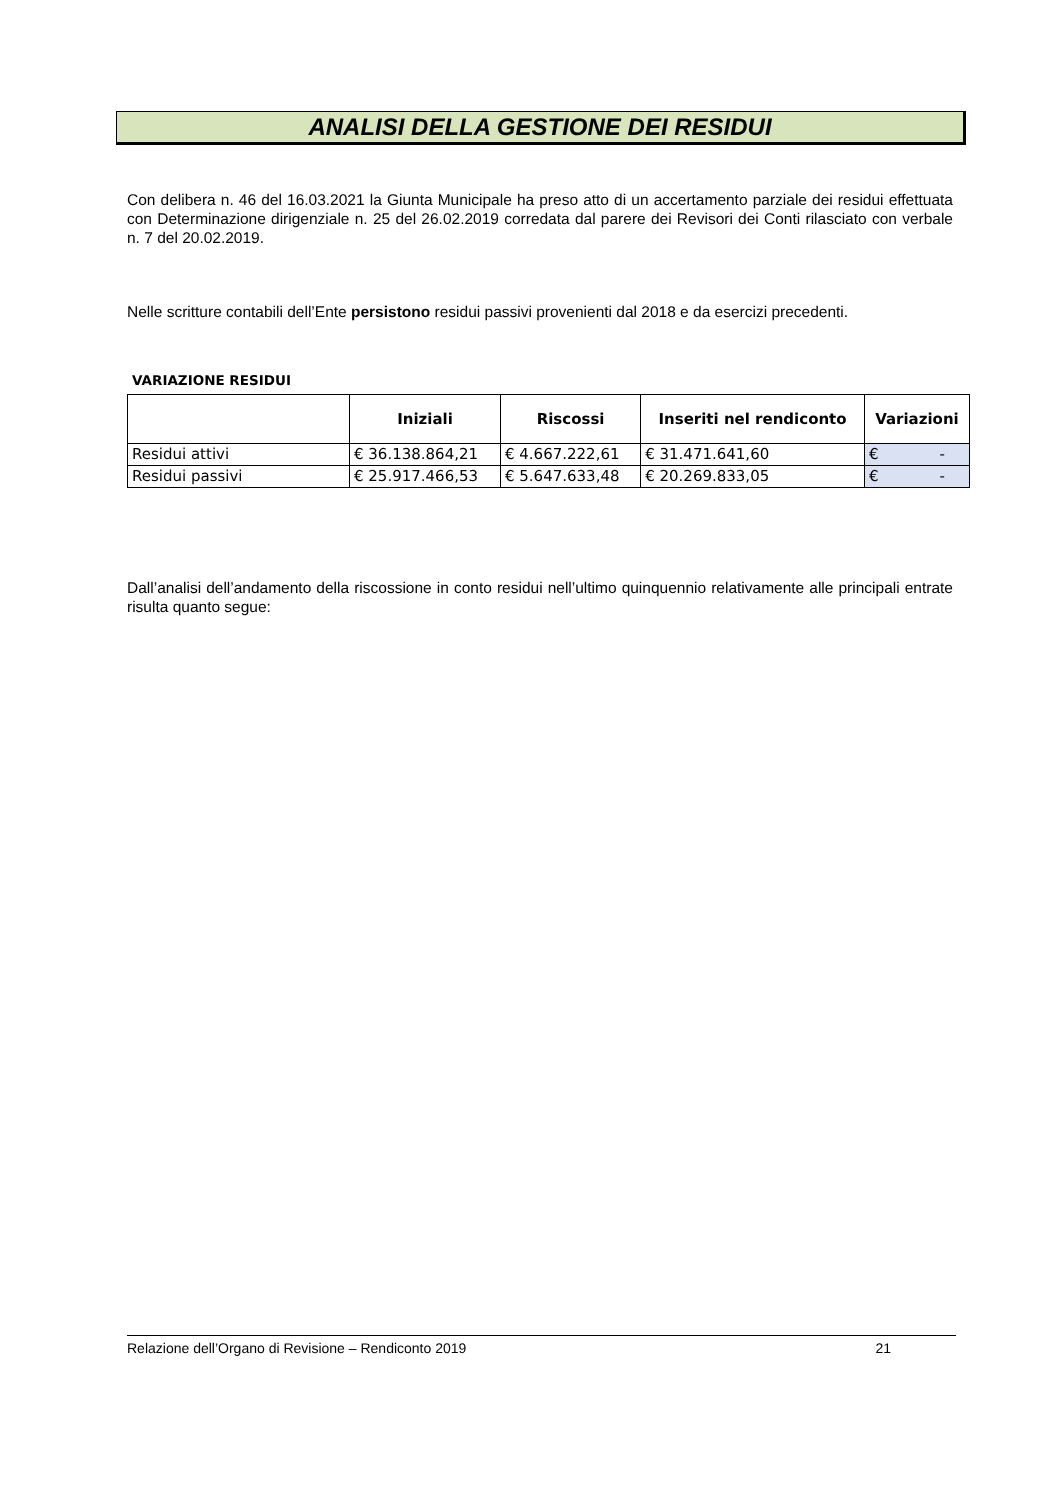ANALISI DELLA GESTIONE DEI RESIDUI
Con delibera n. 46 del 16.03.2021 la Giunta Municipale ha preso atto di un accertamento parziale dei residui effettuata con Determinazione dirigenziale n. 25 del 26.02.2019 corredata dal parere dei Revisori dei Conti rilasciato con verbale n. 7 del 20.02.2019.
Nelle scritture contabili dell’Ente persistono residui passivi provenienti dal 2018 e da esercizi precedenti.
VARIAZIONE RESIDUI
| | Iniziali | Riscossi | Inseriti nel rendiconto | Variazioni |
| --- | --- | --- | --- | --- |
| Residui attivi | € 36.138.864,21 | € 4.667.222,61 | € 31.471.641,60 | € - |
| Residui passivi | € 25.917.466,53 | € 5.647.633,48 | € 20.269.833,05 | € - |
Dall’analisi dell’andamento della riscossione in conto residui nell’ultimo quinquennio relativamente alle principali entrate risulta quanto segue:
Relazione dell’Organo di Revisione – Rendiconto 2019 21